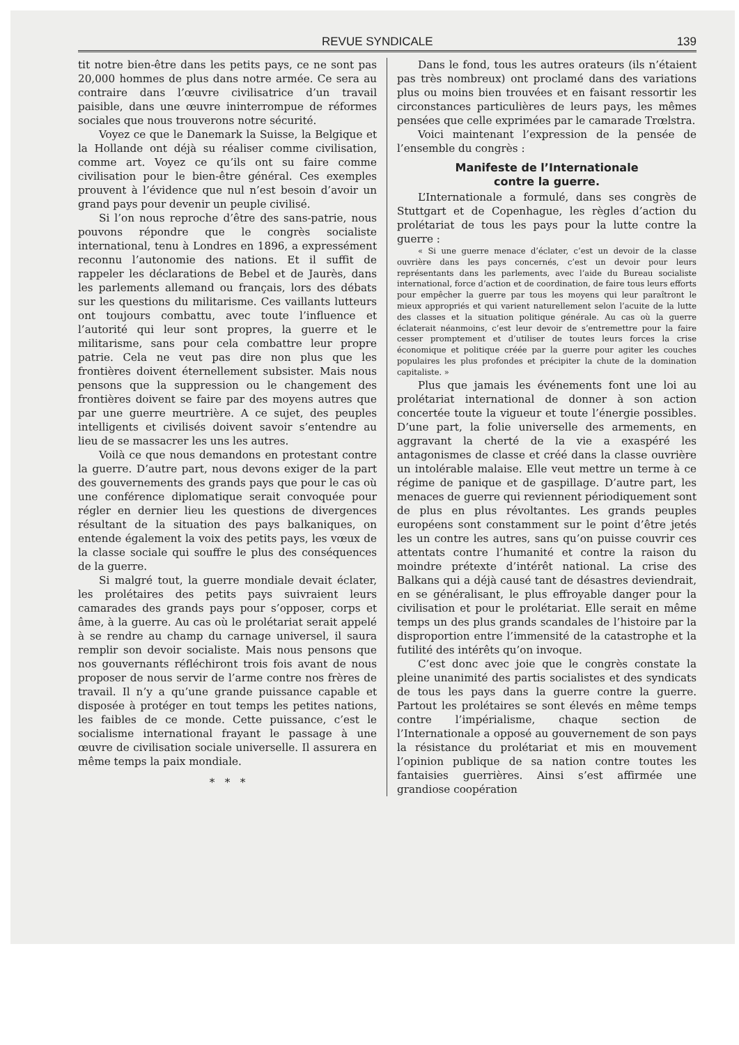REVUE SYNDICALE 139
tit notre bien-être dans les petits pays, ce ne sont pas 20,000 hommes de plus dans notre armée. Ce sera au contraire dans l’œuvre civilisatrice d’un travail paisible, dans une œuvre ininterrompue de réformes sociales que nous trouverons notre sécurité.
Voyez ce que le Danemark la Suisse, la Belgique et la Hollande ont déjà su réaliser comme civilisation, comme art. Voyez ce qu’ils ont su faire comme civilisation pour le bien-être général. Ces exemples prouvent à l’évidence que nul n’est besoin d’avoir un grand pays pour devenir un peuple civilisé.
Si l’on nous reproche d’être des sans-patrie, nous pouvons répondre que le congrès socialiste international, tenu à Londres en 1896, a expressément reconnu l’autonomie des nations. Et il suffit de rappeler les déclarations de Bebel et de Jaurès, dans les parlements allemand ou français, lors des débats sur les questions du militarisme. Ces vaillants lutteurs ont toujours combattu, avec toute l’influence et l’autorité qui leur sont propres, la guerre et le militarisme, sans pour cela combattre leur propre patrie. Cela ne veut pas dire non plus que les frontières doivent éternellement subsister. Mais nous pensons que la suppression ou le changement des frontières doivent se faire par des moyens autres que par une guerre meurtrière. A ce sujet, des peuples intelligents et civilisés doivent savoir s’entendre au lieu de se massacrer les uns les autres.
Voilà ce que nous demandons en protestant contre la guerre. D’autre part, nous devons exiger de la part des gouvernements des grands pays que pour le cas où une conférence diplomatique serait convoquée pour régler en dernier lieu les questions de divergences résultant de la situation des pays balkaniques, on entende également la voix des petits pays, les vœux de la classe sociale qui souffre le plus des conséquences de la guerre.
Si malgré tout, la guerre mondiale devait éclater, les prolétaires des petits pays suivraient leurs camarades des grands pays pour s’opposer, corps et âme, à la guerre. Au cas où le prolétariat serait appelé à se rendre au champ du carnage universel, il saura remplir son devoir socialiste. Mais nous pensons que nos gouvernants réfléchiront trois fois avant de nous proposer de nous servir de l’arme contre nos frères de travail. Il n’y a qu’une grande puissance capable et disposée à protéger en tout temps les petites nations, les faibles de ce monde. Cette puissance, c’est le socialisme international frayant le passage à une œuvre de civilisation sociale universelle. Il assurera en même temps la paix mondiale.
* * *
Dans le fond, tous les autres orateurs (ils n’étaient pas très nombreux) ont proclamé dans des variations plus ou moins bien trouvées et en faisant ressortir les circonstances particulières de leurs pays, les mêmes pensées que celle exprimées par le camarade Trœlstra.
Voici maintenant l’expression de la pensée de l’ensemble du congrès :
Manifeste de l’Internationale
contre la guerre.
L’Internationale a formulé, dans ses congrès de Stuttgart et de Copenhague, les règles d’action du prolétariat de tous les pays pour la lutte contre la guerre :
« Si une guerre menace d’éclater, c’est un devoir de la classe ouvrière dans les pays concernés, c’est un devoir pour leurs représentants dans les parlements, avec l’aide du Bureau socialiste international, force d’action et de coordination, de faire tous leurs efforts pour empêcher la guerre par tous les moyens qui leur paraîtront le mieux appropriés et qui varient naturellement selon l’acuite de la lutte des classes et la situation politique générale. Au cas où la guerre éclaterait néanmoins, c’est leur devoir de s’entremettre pour la faire cesser promptement et d’utiliser de toutes leurs forces la crise économique et politique créée par la guerre pour agiter les couches populaires les plus profondes et précipiter la chute de la domination capitaliste. »
Plus que jamais les événements font une loi au prolétariat international de donner à son action concertée toute la vigueur et toute l’énergie possibles. D’une part, la folie universelle des armements, en aggravant la cherté de la vie a exaspéré les antagonismes de classe et créé dans la classe ouvrière un intolérable malaise. Elle veut mettre un terme à ce régime de panique et de gaspillage. D’autre part, les menaces de guerre qui reviennent périodiquement sont de plus en plus révoltantes. Les grands peuples européens sont constamment sur le point d’être jetés les un contre les autres, sans qu’on puisse couvrir ces attentats contre l’humanité et contre la raison du moindre prétexte d’intérêt national. La crise des Balkans qui a déjà causé tant de désastres deviendrait, en se généralisant, le plus effroyable danger pour la civilisation et pour le prolétariat. Elle serait en même temps un des plus grands scandales de l’histoire par la disproportion entre l’immensité de la catastrophe et la futilité des intérêts qu’on invoque.
C’est donc avec joie que le congrès constate la pleine unanimité des partis socialistes et des syndicats de tous les pays dans la guerre contre la guerre. Partout les prolétaires se sont élevés en même temps contre l’impérialisme, chaque section de l’Internationale a opposé au gouvernement de son pays la résistance du prolétariat et mis en mouvement l’opinion publique de sa nation contre toutes les fantaisies guerrières. Ainsi s’est affirmée une grandiose coopération